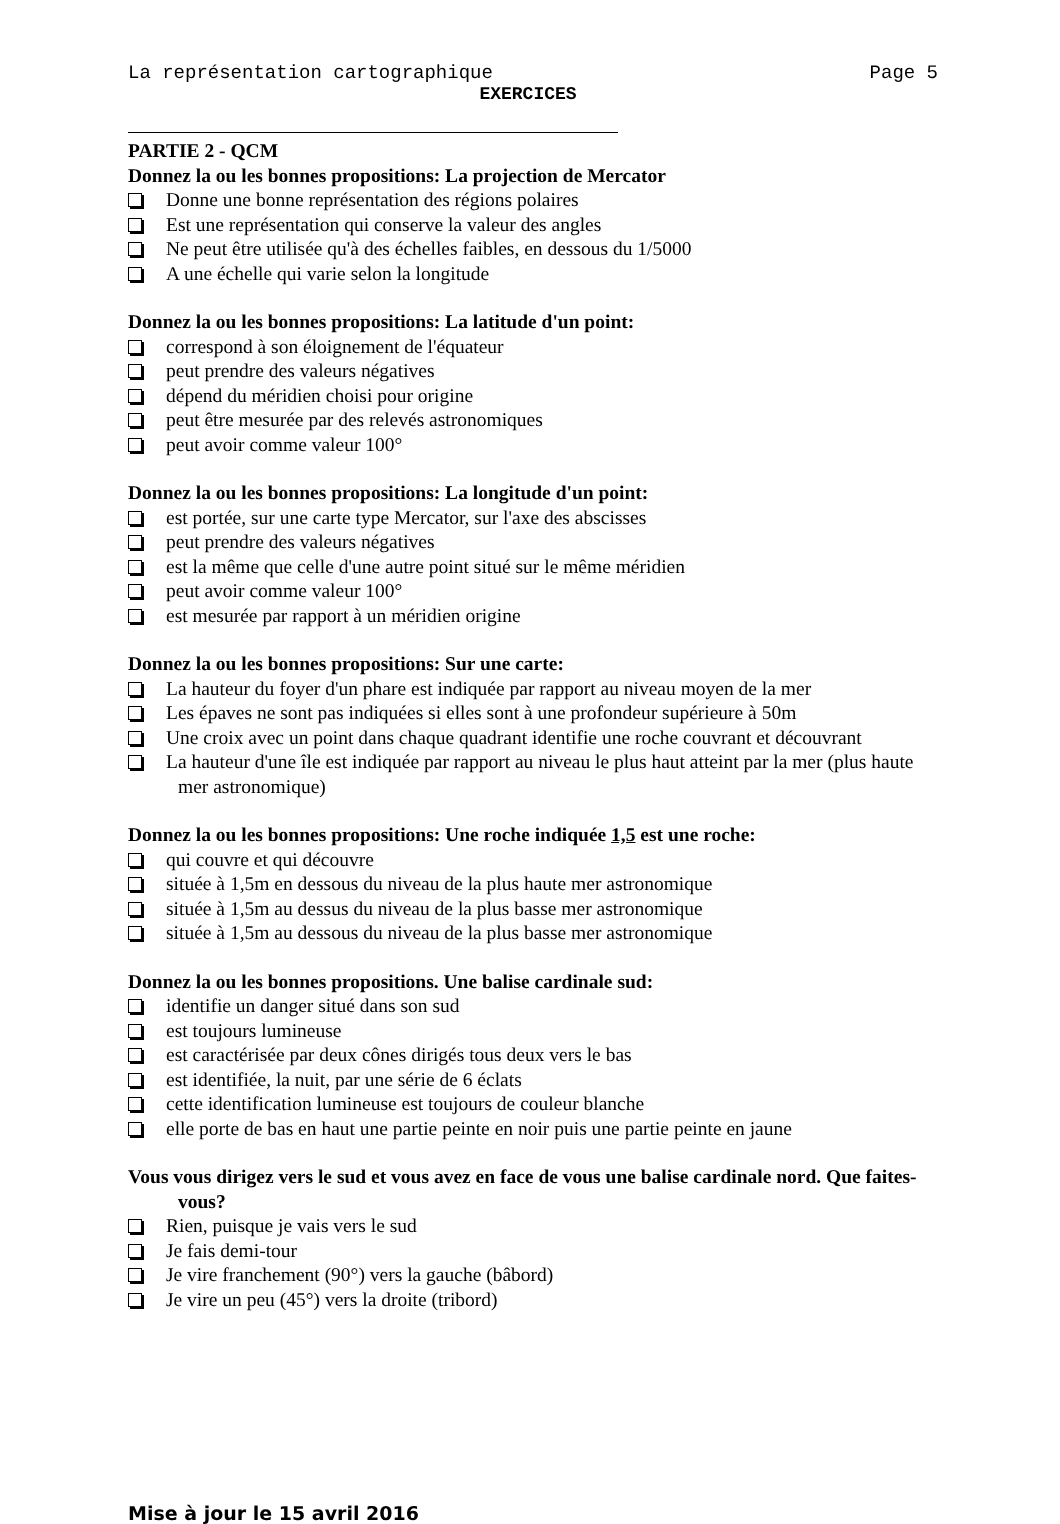La représentation cartographique Page 5
EXERCICES
PARTIE 2 - QCM
Donnez la ou les bonnes propositions: La projection de Mercator
Donne une bonne représentation des régions polaires
Est une représentation qui conserve la valeur des angles
Ne peut être utilisée qu'à des échelles faibles, en dessous du 1/5000
A une échelle qui varie selon la longitude
Donnez la ou les bonnes propositions: La latitude d'un point:
correspond à son éloignement de l'équateur
peut prendre des valeurs négatives
dépend du méridien choisi pour origine
peut être mesurée par des relevés astronomiques
peut avoir comme valeur 100°
Donnez la ou les bonnes propositions: La longitude d'un point:
est portée, sur une carte type Mercator, sur l'axe des abscisses
peut prendre des valeurs négatives
est la même que celle d'une autre point situé sur le même méridien
peut avoir comme valeur 100°
est mesurée par rapport à un méridien origine
Donnez la ou les bonnes propositions: Sur une carte:
La hauteur du foyer d'un phare est indiquée par rapport au niveau moyen de la mer
Les épaves ne sont pas indiquées si elles sont à une profondeur supérieure à 50m
Une croix avec un point dans chaque quadrant identifie une roche couvrant et découvrant
La hauteur d'une île est indiquée par rapport au niveau le plus haut atteint par la mer (plus haute mer astronomique)
Donnez la ou les bonnes propositions: Une roche indiquée 1,5 est une roche:
qui couvre et qui découvre
située à 1,5m en dessous du niveau de la plus haute mer astronomique
située à 1,5m au dessus du niveau de la plus basse mer astronomique
située à 1,5m au dessous du niveau de la plus basse mer astronomique
Donnez la ou les bonnes propositions. Une balise cardinale sud:
identifie un danger situé dans son sud
est toujours lumineuse
est caractérisée par deux cônes dirigés tous deux vers le bas
est identifiée, la nuit, par une série de 6 éclats
cette identification lumineuse est toujours de couleur blanche
elle porte de bas en haut une partie peinte en noir puis une partie peinte en jaune
Vous vous dirigez vers le sud et vous avez en face de vous une balise cardinale nord. Que faites-vous?
Rien, puisque je vais vers le sud
Je fais demi-tour
Je vire franchement (90°) vers la gauche (bâbord)
Je vire un peu (45°) vers la droite (tribord)
Mise à jour le 15 avril 2016